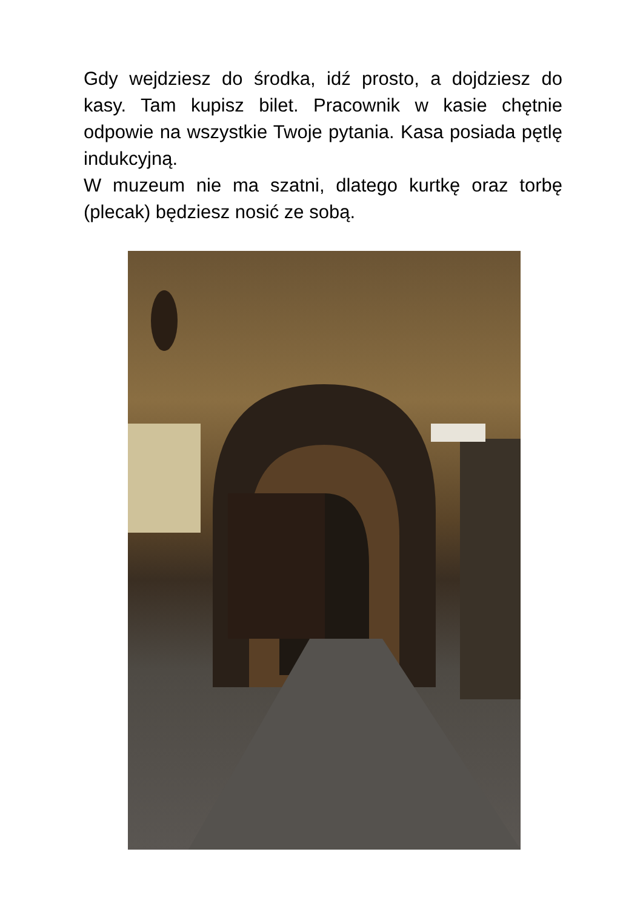Gdy wejdziesz do środka, idź prosto, a dojdziesz do kasy. Tam kupisz bilet. Pracownik w kasie chętnie odpowie na wszystkie Twoje pytania. Kasa posiada pętlę indukcyjną.
W muzeum nie ma szatni, dlatego kurtkę oraz torbę (plecak) będziesz nosić ze sobą.